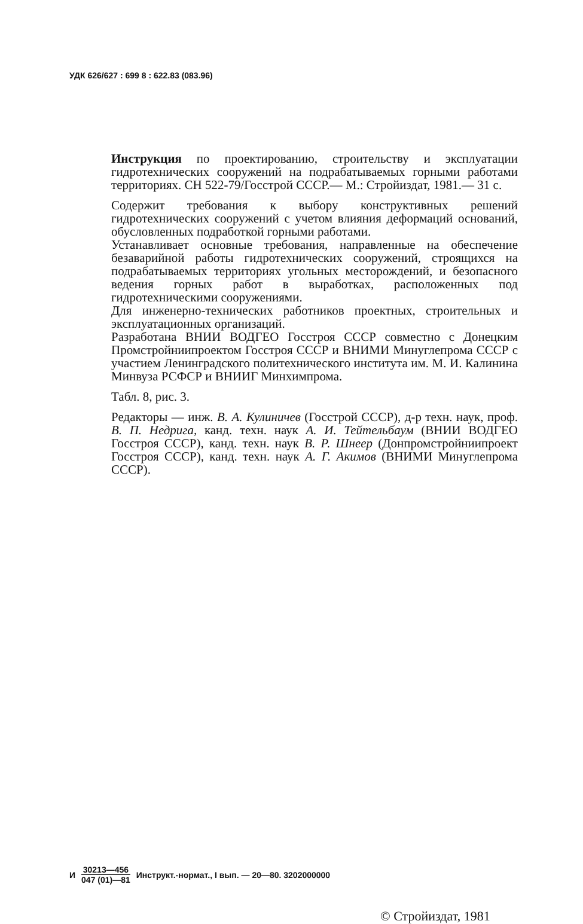УДК 626/627 : 699 8 : 622.83 (083.96)
Инструкция по проектированию, строительству и эксплуатации гидротехнических сооружений на подрабатываемых горными работами территориях. СН 522-79/Госстрой СССР.— М.: Стройиздат, 1981.— 31 с.
Содержит требования к выбору конструктивных решений гидротехнических сооружений с учетом влияния деформаций оснований, обусловленных подработкой горными работами.
Устанавливает основные требования, направленные на обеспечение безаварийной работы гидротехнических сооружений, строящихся на подрабатываемых территориях угольных месторождений, и безопасного ведения горных работ в выработках, расположенных под гидротехническими сооружениями.
Для инженерно-технических работников проектных, строительных и эксплуатационных организаций.
Разработана ВНИИ ВОДГЕО Госстроя СССР совместно с Донецким Промстройниипроектом Госстроя СССР и ВНИМИ Минуглепрома СССР с участием Ленинградского политехнического института им. М. И. Калинина Минвуза РСФСР и ВНИИГ Минхимпрома.
Табл. 8, рис. 3.
Редакторы — инж. В. А. Кулиничев (Госстрой СССР), д-р техн. наук, проф. В. П. Недрига, канд. техн. наук А. И. Тейтельбаум (ВНИИ ВОДГЕО Госстроя СССР), канд. техн. наук В. Р. Шнеер (Донпромстройниипроект Госстроя СССР), канд. техн. наук А. Г. Акимов (ВНИМИ Минуглепрома СССР).
И 30213—456 047 (01)—81 Инструкт.-нормат., I вып. — 20—80. 3202000000
© Стройиздат, 1981